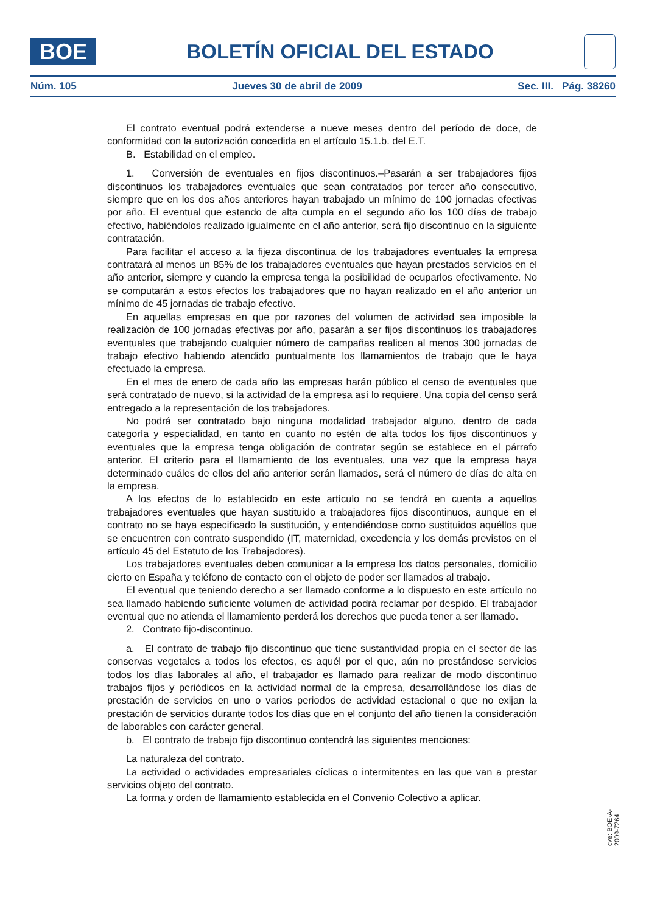BOE
BOLETÍN OFICIAL DEL ESTADO
Núm. 105 Jueves 30 de abril de 2009 Sec. III. Pág. 38260
El contrato eventual podrá extenderse a nueve meses dentro del período de doce, de conformidad con la autorización concedida en el artículo 15.1.b. del E.T.
B. Estabilidad en el empleo.
1. Conversión de eventuales en fijos discontinuos.–Pasarán a ser trabajadores fijos discontinuos los trabajadores eventuales que sean contratados por tercer año consecutivo, siempre que en los dos años anteriores hayan trabajado un mínimo de 100 jornadas efectivas por año. El eventual que estando de alta cumpla en el segundo año los 100 días de trabajo efectivo, habiéndolos realizado igualmente en el año anterior, será fijo discontinuo en la siguiente contratación.
Para facilitar el acceso a la fijeza discontinua de los trabajadores eventuales la empresa contratará al menos un 85% de los trabajadores eventuales que hayan prestados servicios en el año anterior, siempre y cuando la empresa tenga la posibilidad de ocuparlos efectivamente. No se computarán a estos efectos los trabajadores que no hayan realizado en el año anterior un mínimo de 45 jornadas de trabajo efectivo.
En aquellas empresas en que por razones del volumen de actividad sea imposible la realización de 100 jornadas efectivas por año, pasarán a ser fijos discontinuos los trabajadores eventuales que trabajando cualquier número de campañas realicen al menos 300 jornadas de trabajo efectivo habiendo atendido puntualmente los llamamientos de trabajo que le haya efectuado la empresa.
En el mes de enero de cada año las empresas harán público el censo de eventuales que será contratado de nuevo, si la actividad de la empresa así lo requiere. Una copia del censo será entregado a la representación de los trabajadores.
No podrá ser contratado bajo ninguna modalidad trabajador alguno, dentro de cada categoría y especialidad, en tanto en cuanto no estén de alta todos los fijos discontinuos y eventuales que la empresa tenga obligación de contratar según se establece en el párrafo anterior. El criterio para el llamamiento de los eventuales, una vez que la empresa haya determinado cuáles de ellos del año anterior serán llamados, será el número de días de alta en la empresa.
A los efectos de lo establecido en este artículo no se tendrá en cuenta a aquellos trabajadores eventuales que hayan sustituido a trabajadores fijos discontinuos, aunque en el contrato no se haya especificado la sustitución, y entendiéndose como sustituidos aquéllos que se encuentren con contrato suspendido (IT, maternidad, excedencia y los demás previstos en el artículo 45 del Estatuto de los Trabajadores).
Los trabajadores eventuales deben comunicar a la empresa los datos personales, domicilio cierto en España y teléfono de contacto con el objeto de poder ser llamados al trabajo.
El eventual que teniendo derecho a ser llamado conforme a lo dispuesto en este artículo no sea llamado habiendo suficiente volumen de actividad podrá reclamar por despido. El trabajador eventual que no atienda el llamamiento perderá los derechos que pueda tener a ser llamado.
2. Contrato fijo-discontinuo.
a. El contrato de trabajo fijo discontinuo que tiene sustantividad propia en el sector de las conservas vegetales a todos los efectos, es aquél por el que, aún no prestándose servicios todos los días laborales al año, el trabajador es llamado para realizar de modo discontinuo trabajos fijos y periódicos en la actividad normal de la empresa, desarrollándose los días de prestación de servicios en uno o varios periodos de actividad estacional o que no exijan la prestación de servicios durante todos los días que en el conjunto del año tienen la consideración de laborables con carácter general.
b. El contrato de trabajo fijo discontinuo contendrá las siguientes menciones:
La naturaleza del contrato.
La actividad o actividades empresariales cíclicas o intermitentes en las que van a prestar servicios objeto del contrato.
La forma y orden de llamamiento establecida en el Convenio Colectivo a aplicar.
cve: BOE-A-2009-7264